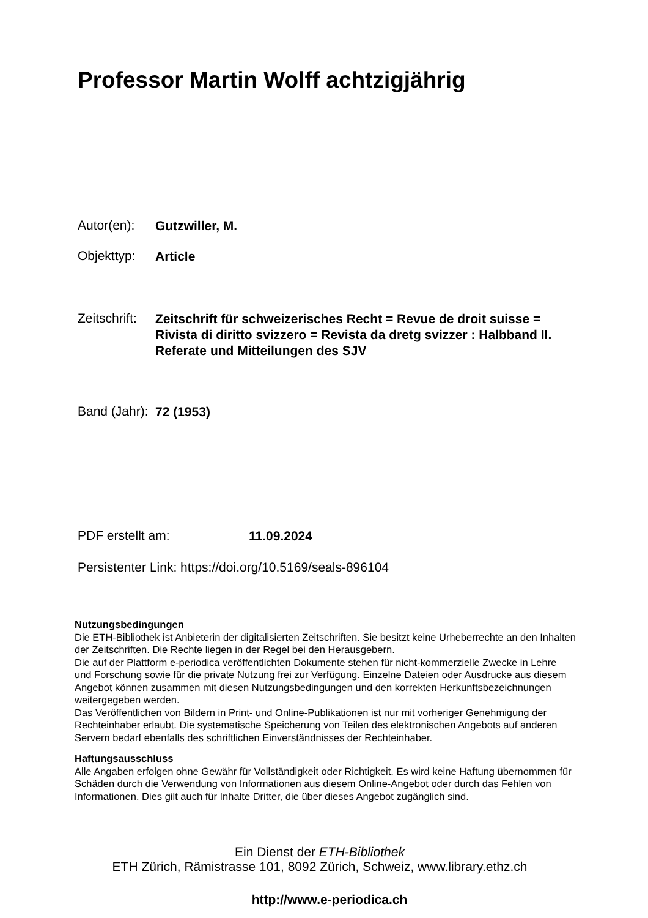Professor Martin Wolff achtzigjährig
Autor(en): Gutzwiller, M.
Objekttyp: Article
Zeitschrift: Zeitschrift für schweizerisches Recht = Revue de droit suisse =
Rivista di diritto svizzero = Revista da dretg svizzer : Halbband II.
Referate und Mitteilungen des SJV
Band (Jahr): 72 (1953)
PDF erstellt am: 11.09.2024
Persistenter Link: https://doi.org/10.5169/seals-896104
Nutzungsbedingungen
Die ETH-Bibliothek ist Anbieterin der digitalisierten Zeitschriften. Sie besitzt keine Urheberrechte an den Inhalten der Zeitschriften. Die Rechte liegen in der Regel bei den Herausgebern.
Die auf der Plattform e-periodica veröffentlichten Dokumente stehen für nicht-kommerzielle Zwecke in Lehre und Forschung sowie für die private Nutzung frei zur Verfügung. Einzelne Dateien oder Ausdrucke aus diesem Angebot können zusammen mit diesen Nutzungsbedingungen und den korrekten Herkunftsbezeichnungen weitergegeben werden.
Das Veröffentlichen von Bildern in Print- und Online-Publikationen ist nur mit vorheriger Genehmigung der Rechteinhaber erlaubt. Die systematische Speicherung von Teilen des elektronischen Angebots auf anderen Servern bedarf ebenfalls des schriftlichen Einverständnisses der Rechteinhaber.
Haftungsausschluss
Alle Angaben erfolgen ohne Gewähr für Vollständigkeit oder Richtigkeit. Es wird keine Haftung übernommen für Schäden durch die Verwendung von Informationen aus diesem Online-Angebot oder durch das Fehlen von Informationen. Dies gilt auch für Inhalte Dritter, die über dieses Angebot zugänglich sind.
Ein Dienst der ETH-Bibliothek
ETH Zürich, Rämistrasse 101, 8092 Zürich, Schweiz, www.library.ethz.ch
http://www.e-periodica.ch